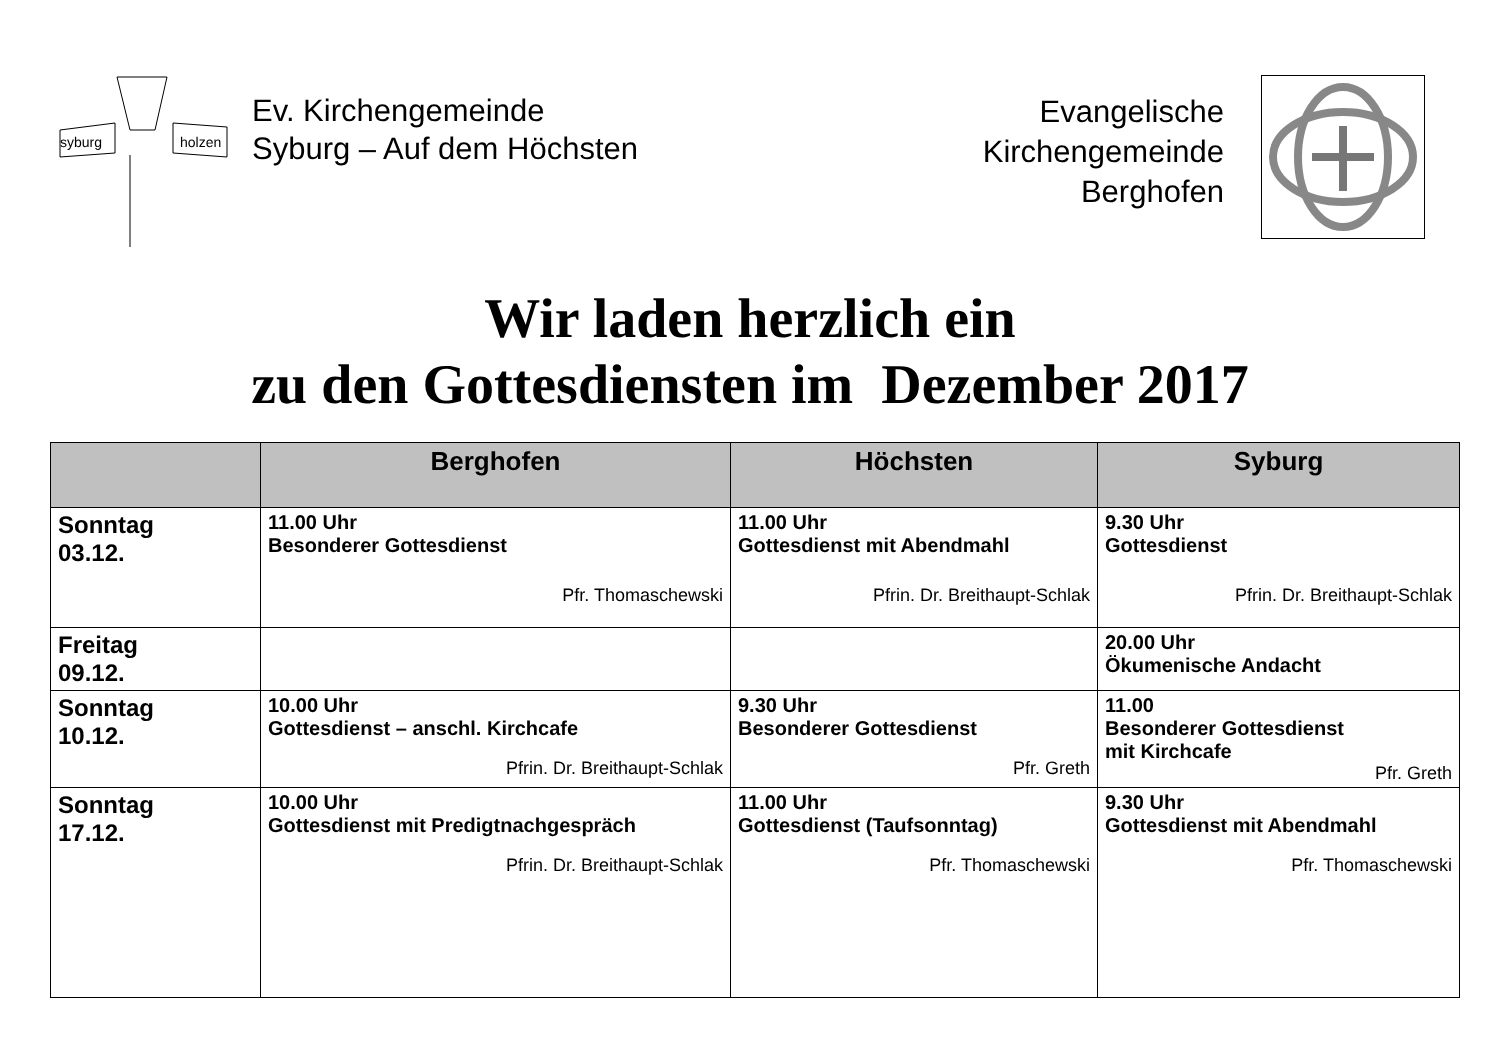syburg
holzen
Ev. Kirchengemeinde
Syburg – Auf dem Höchsten
Evangelische
Kirchengemeinde
Berghofen
Wir laden herzlich ein
zu den Gottesdiensten im Dezember 2017
| | Berghofen | Höchsten | Syburg |
| --- | --- | --- | --- |
| Sonntag 03.12. | 11.00 Uhr Besonderer Gottesdienst Pfr. Thomaschewski | 11.00 Uhr Gottesdienst mit Abendmahl Pfrin. Dr. Breithaupt-Schlak | 9.30 Uhr Gottesdienst Pfrin. Dr. Breithaupt-Schlak |
| Freitag 09.12. | | | 20.00 Uhr Ökumenische Andacht |
| Sonntag 10.12. | 10.00 Uhr Gottesdienst – anschl. Kirchcafe Pfrin. Dr. Breithaupt-Schlak | 9.30 Uhr Besonderer Gottesdienst Pfr. Greth | 11.00 Besonderer Gottesdienst mit Kirchcafe Pfr. Greth |
| Sonntag 17.12. | 10.00 Uhr Gottesdienst mit Predigtnachgespräch Pfrin. Dr. Breithaupt-Schlak | 11.00 Uhr Gottesdienst (Taufsonntag) Pfr. Thomaschewski | 9.30 Uhr Gottesdienst mit Abendmahl Pfr. Thomaschewski |